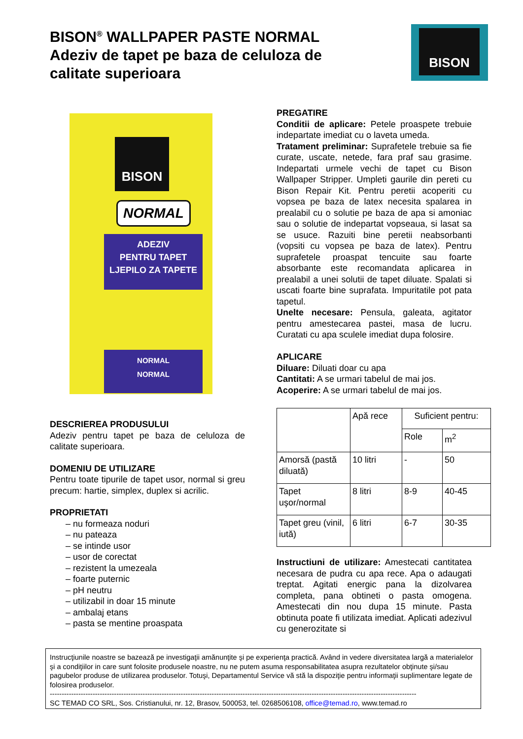BISON<sup>®</sup> WALLPAPER PASTE NORMAL
Adeziv de tapet pe baza de celuloza de calitate superioara
BISON
BISON
NORMAL
ADEZIV
PENTRU TAPET
LJEPILO ZA TAPETE
NORMAL
NORMAL
DESCRIEREA PRODUSULUI
Adeziv pentru tapet pe baza de celuloza de calitate superioara.
DOMENIU DE UTILIZARE
Pentru toate tipurile de tapet usor, normal si greu precum: hartie, simplex, duplex si acrilic.
PROPRIETATI
– nu formeaza noduri
– nu pateaza
– se intinde usor
– usor de corectat
– rezistent la umezeala
– foarte puternic
– pH neutru
– utilizabil in doar 15 minute
– ambalaj etans
– pasta se mentine proaspata
PREGATIRE
Conditii de aplicare: Petele proaspete trebuie indepartate imediat cu o laveta umeda.
Tratament preliminar: Suprafetele trebuie sa fie curate, uscate, netede, fara praf sau grasime. Indepartati urmele vechi de tapet cu Bison Wallpaper Stripper. Umpleti gaurile din pereti cu Bison Repair Kit. Pentru peretii acoperiti cu vopsea pe baza de latex necesita spalarea in prealabil cu o solutie pe baza de apa si amoniac sau o solutie de indepartat vopseaua, si lasat sa se usuce. Razuiti bine peretii neabsorbanti (vopsiti cu vopsea pe baza de latex). Pentru suprafetele proaspat tencuite sau foarte absorbante este recomandata aplicarea in prealabil a unei solutii de tapet diluate. Spalati si uscati foarte bine suprafata. Impuritatile pot pata tapetul.
Unelte necesare: Pensula, galeata, agitator pentru amestecarea pastei, masa de lucru. Curatati cu apa sculele imediat dupa folosire.
APLICARE
Diluare: Diluati doar cu apa
Cantitati: A se urmari tabelul de mai jos.
Acoperire: A se urmari tabelul de mai jos.
| | Apă rece | Suficient pentru: | |
| --- | --- | --- | --- |
| | | Role | m<sup>2</sup> |
| Amorsă (pastă diluată) | 10 litri | - | 50 |
| Tapet uşor/normal | 8 litri | 8-9 | 40-45 |
| Tapet greu (vinil, iută) | 6 litri | 6-7 | 30-35 |
Instructiuni de utilizare: Amestecati cantitatea necesara de pudra cu apa rece. Apa o adaugati treptat. Agitati energic pana la dizolvarea completa, pana obtineti o pasta omogena. Amestecati din nou dupa 15 minute. Pasta obtinuta poate fi utilizata imediat. Aplicati adezivul cu generozitate si
Instrucţiunile noastre se bazează pe investigaţii amănunţite şi pe experienţa practică. Având in vedere diversitatea largă a materialelor şi a condiţiilor in care sunt folosite produsele noastre, nu ne putem asuma responsabilitatea asupra rezultatelor obţinute şi/sau pagubelor produse de utilizarea produselor. Totuşi, Departamentul Service vă stă la dispoziţie pentru informaţii suplimentare legate de folosirea produselor.
----------------------------------------------------------------------------------------------------------------------------------------------------------
SC TEMAD CO SRL, Sos. Cristianului, nr. 12, Brasov, 500053, tel. 0268506108, office@temad.ro, www.temad.ro